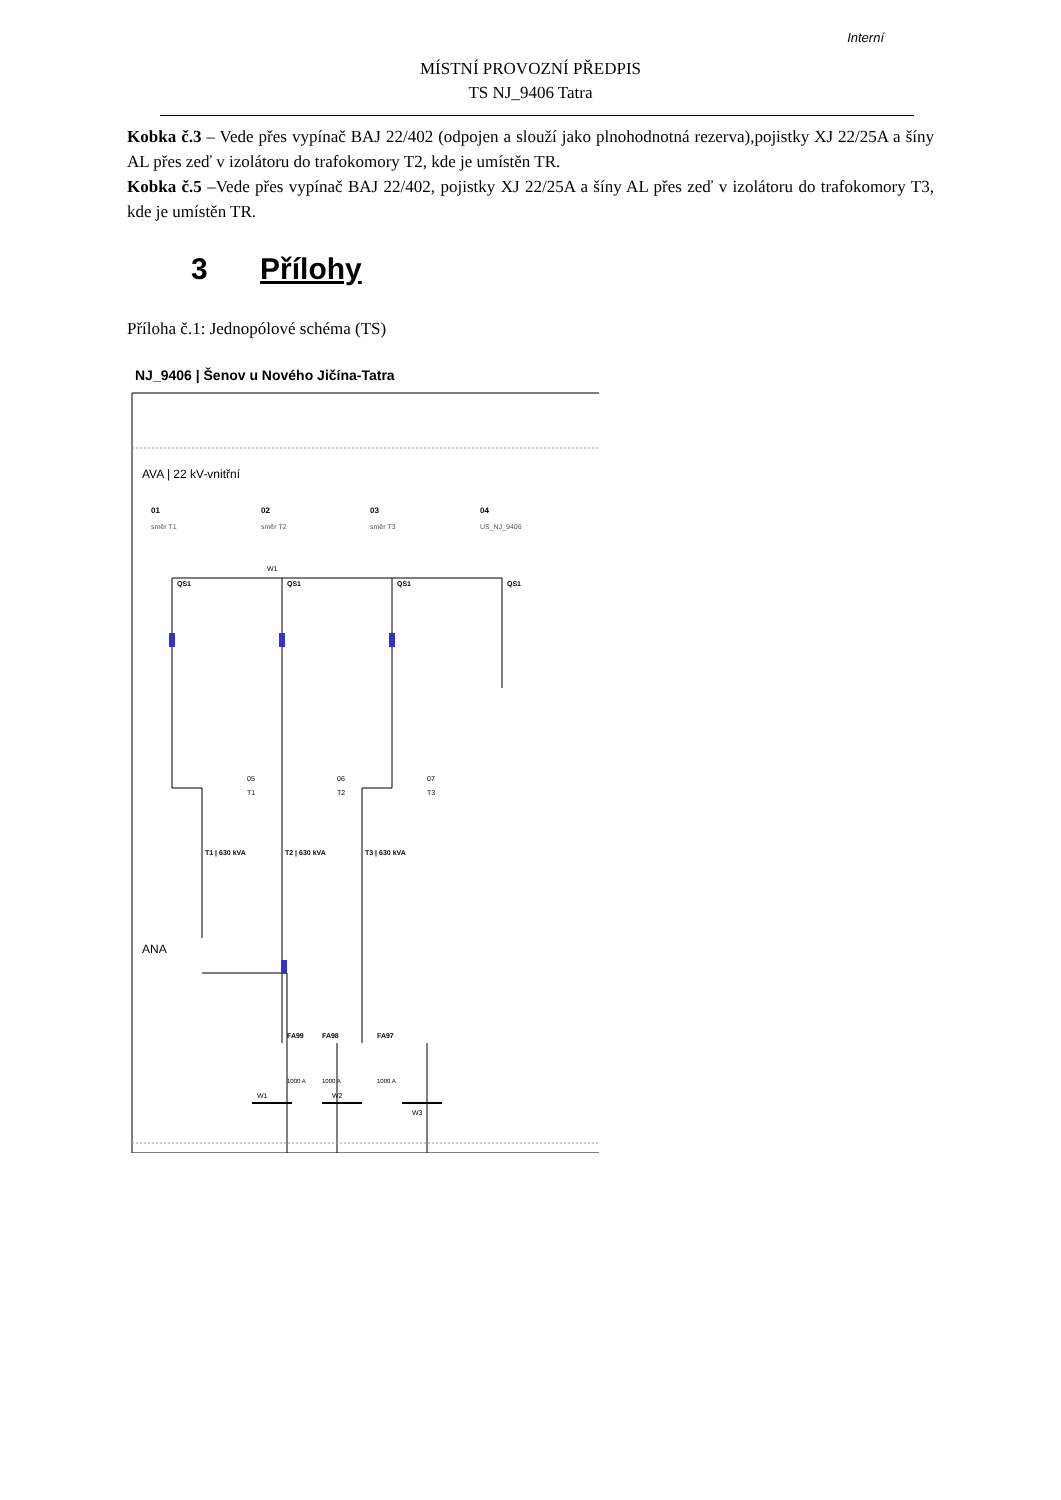Interní
MÍSTNÍ PROVOZNÍ PŘEDPIS
TS NJ_9406 Tatra
Kobka č.3 – Vede přes vypínač BAJ 22/402 (odpojen a slouží jako plnohodnotná rezerva),pojistky XJ 22/25A a šíny AL přes zeď v izolátoru do trafokomory T2, kde je umístěn TR.
Kobka č.5 –Vede přes vypínač BAJ 22/402, pojistky XJ 22/25A a šíny AL přes zeď v izolátoru do trafokomory T3, kde je umístěn TR.
3 Přílohy
Příloha č.1: Jednopólové schéma (TS)
NJ_9406 | Šenov u Nového Jičína-Tatra
AVA | 22 kV-vnitřní
01
02
03
04
směr T1
směr T2
směr T3
US_NJ_9406
W1
QS1
QS1
QS1
QS1
05
T1
06
T2
07
T3
T1 | 630 kVA
T2 | 630 kVA
T3 | 630 kVA
ANA
FA99
FA98
FA97
1000 A
1000 A
1000 A
W1
W2
W3